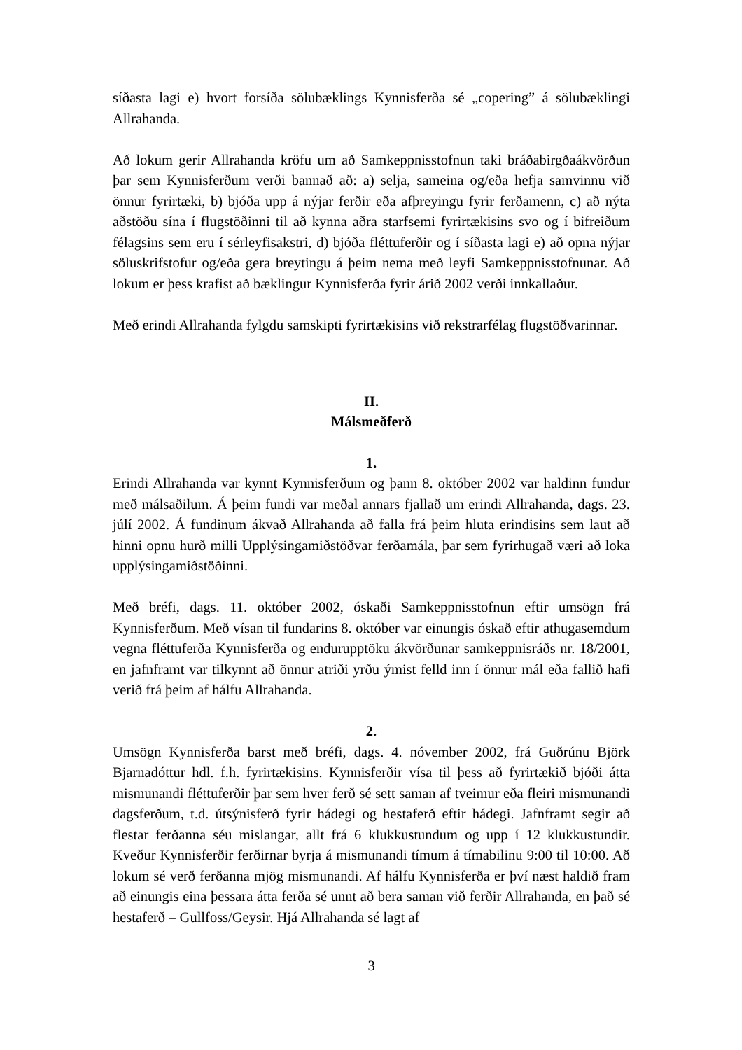síðasta lagi e) hvort forsíða sölubæklings Kynnisferða sé „copering” á sölubæklingi Allrahanda.
Að lokum gerir Allrahanda kröfu um að Samkeppnisstofnun taki bráðabirgðaákvörðun þar sem Kynnisferðum verði bannað að: a) selja, sameina og/eða hefja samvinnu við önnur fyrirtæki, b) bjóða upp á nýjar ferðir eða afþreyingu fyrir ferðamenn, c) að nýta aðstöðu sína í flugstöðinni til að kynna aðra starfsemi fyrirtækisins svo og í bifreiðum félagsins sem eru í sérleyfisakstri, d) bjóða fléttuferðir og í síðasta lagi e) að opna nýjar söluskrifstofur og/eða gera breytingu á þeim nema með leyfi Samkeppnisstofnunar. Að lokum er þess krafist að bæklingur Kynnisferða fyrir árið 2002 verði innkallaður.
Með erindi Allrahanda fylgdu samskipti fyrirtækisins við rekstrarfélag flugstöðvarinnar.
II.
Málsmeðferð
1.
Erindi Allrahanda var kynnt Kynnisferðum og þann 8. október 2002 var haldinn fundur með málsaðilum. Á þeim fundi var meðal annars fjallað um erindi Allrahanda, dags. 23. júlí 2002. Á fundinum ákvað Allrahanda að falla frá þeim hluta erindisins sem laut að hinni opnu hurð milli Upplýsingamiðstöðvar ferðamála, þar sem fyrirhugað væri að loka upplýsingamiðstöðinni.
Með bréfi, dags. 11. október 2002, óskaði Samkeppnisstofnun eftir umsögn frá Kynnisferðum. Með vísan til fundarins 8. október var einungis óskað eftir athugasemdum vegna fléttuferða Kynnisferða og endurupptöku ákvörðunar samkeppnisráðs nr. 18/2001, en jafnframt var tilkynnt að önnur atriði yrðu ýmist felld inn í önnur mál eða fallið hafi verið frá þeim af hálfu Allrahanda.
2.
Umsögn Kynnisferða barst með bréfi, dags. 4. nóvember 2002, frá Guðrúnu Björk Bjarnadóttur hdl. f.h. fyrirtækisins. Kynnisferðir vísa til þess að fyrirtækið bjóði átta mismunandi fléttuferðir þar sem hver ferð sé sett saman af tveimur eða fleiri mismunandi dagsferðum, t.d. útsýnisferð fyrir hádegi og hestaferð eftir hádegi. Jafnframt segir að flestar ferðanna séu mislangar, allt frá 6 klukkustundum og upp í 12 klukkustundir. Kveður Kynnisferðir ferðirnar byrja á mismunandi tímum á tímabilinu 9:00 til 10:00. Að lokum sé verð ferðanna mjög mismunandi. Af hálfu Kynnisferða er því næst haldið fram að einungis eina þessara átta ferða sé unnt að bera saman við ferðir Allrahanda, en það sé hestaferð – Gullfoss/Geysir. Hjá Allrahanda sé lagt af
3